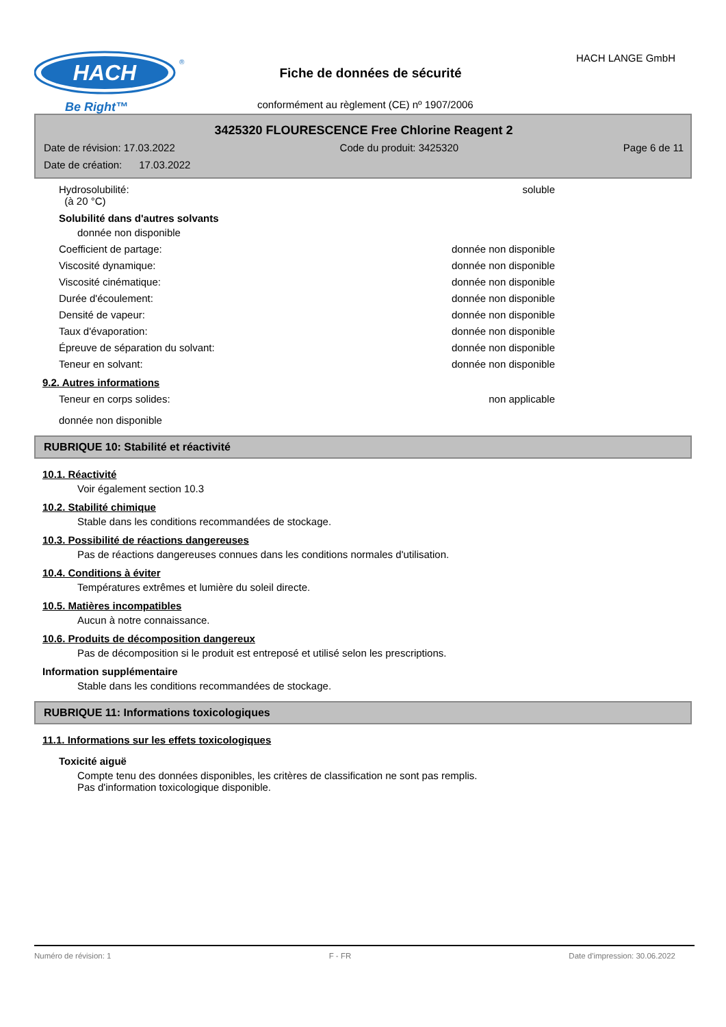HACH
®
Be Right™
Fiche de données de sécurité
HACH LANGE GmbH
conformément au règlement (CE) nº 1907/2006
3425320 FLOURESCENCE Free Chlorine Reagent 2
Date de révision: 17.03.2022 Code du produit: 3425320 Page 6 de 11
Date de création: 17.03.2022
Hydrosolubilité:
(à 20 °C) soluble
Solubilité dans d'autres solvants
donnée non disponible
Coefficient de partage: donnée non disponible
Viscosité dynamique: donnée non disponible
Viscosité cinématique: donnée non disponible
Durée d'écoulement: donnée non disponible
Densité de vapeur: donnée non disponible
Taux d'évaporation: donnée non disponible
Épreuve de séparation du solvant: donnée non disponible
Teneur en solvant: donnée non disponible
9.2. Autres informations
Teneur en corps solides: non applicable
donnée non disponible
RUBRIQUE 10: Stabilité et réactivité
10.1. Réactivité
Voir également section 10.3
10.2. Stabilité chimique
Stable dans les conditions recommandées de stockage.
10.3. Possibilité de réactions dangereuses
Pas de réactions dangereuses connues dans les conditions normales d'utilisation.
10.4. Conditions à éviter
Températures extrêmes et lumière du soleil directe.
10.5. Matières incompatibles
Aucun à notre connaissance.
10.6. Produits de décomposition dangereux
Pas de décomposition si le produit est entreposé et utilisé selon les prescriptions.
Information supplémentaire
Stable dans les conditions recommandées de stockage.
RUBRIQUE 11: Informations toxicologiques
11.1. Informations sur les effets toxicologiques
Toxicité aiguë
Compte tenu des données disponibles, les critères de classification ne sont pas remplis.
Pas d'information toxicologique disponible.
Numéro de révision: 1 F - FR Date d'impression: 30.06.2022